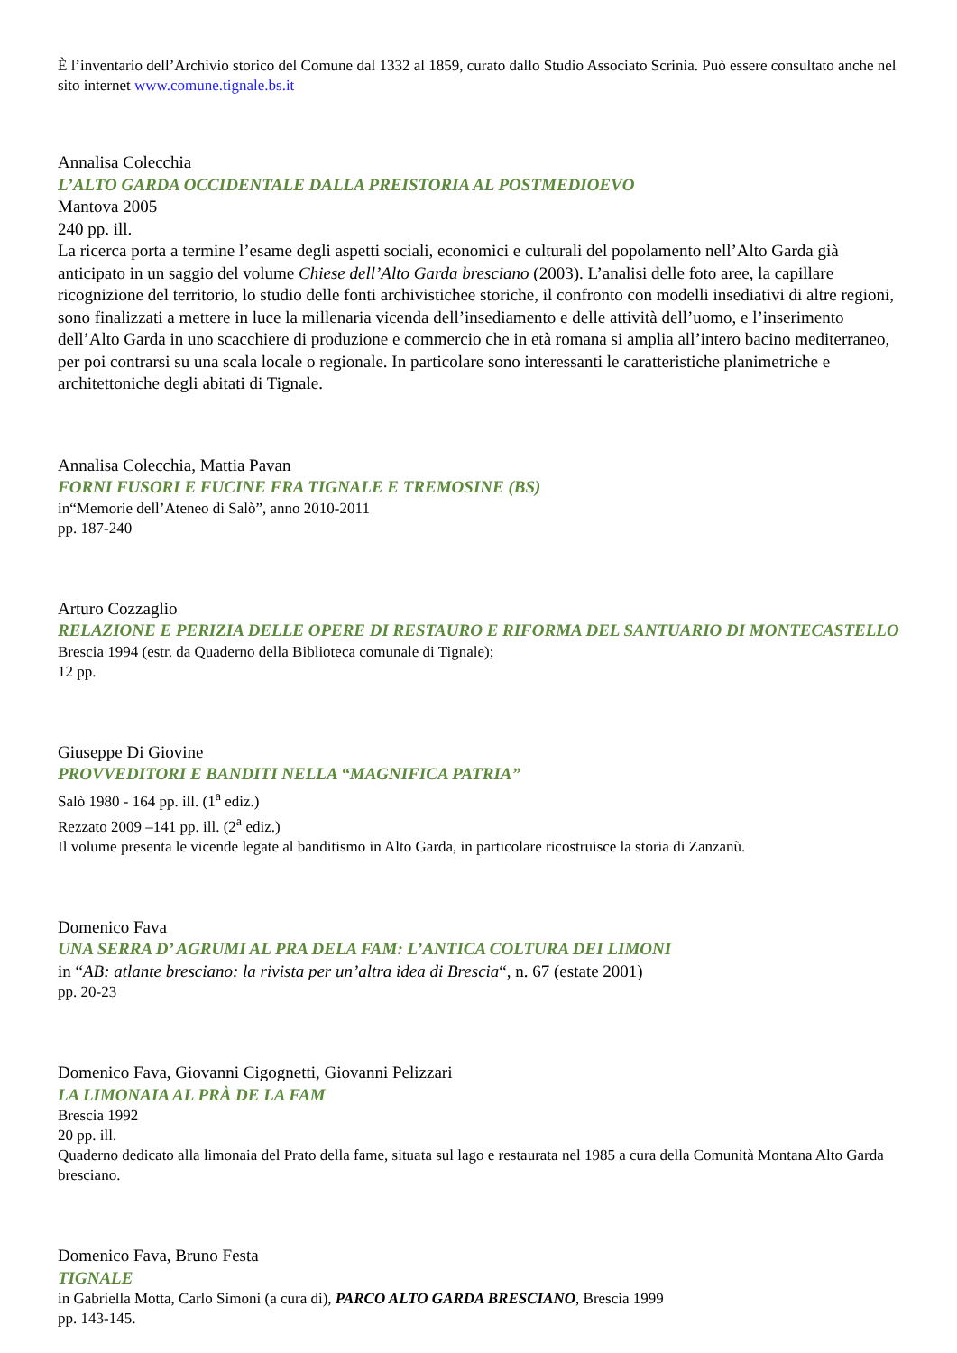È l’inventario dell’Archivio storico del Comune dal 1332 al 1859, curato dallo Studio Associato Scrinia. Può essere consultato anche nel sito internet www.comune.tignale.bs.it
Annalisa Colecchia
L’ALTO GARDA OCCIDENTALE DALLA PREISTORIA AL POSTMEDIOEVO
Mantova 2005
240 pp. ill.
La ricerca porta a termine l’esame degli aspetti sociali, economici e culturali del popolamento nell’Alto Garda già anticipato in un saggio del volume Chiese dell’Alto Garda bresciano (2003). L’analisi delle foto aree, la capillare ricognizione del territorio, lo studio delle fonti archivistichee storiche, il confronto con modelli insediativi di altre regioni, sono finalizzati a mettere in luce la millenaria vicenda dell’insediamento e delle attività dell’uomo, e l’inserimento dell’Alto Garda in uno scacchiere di produzione e commercio che in età romana si amplia all’intero bacino mediterraneo, per poi contrarsi su una scala locale o regionale. In particolare sono interessanti le caratteristiche planimetriche e architettoniche degli abitati di Tignale.
Annalisa Colecchia, Mattia Pavan
FORNI FUSORI E FUCINE FRA TIGNALE E TREMOSINE (BS)
in“Memorie dell’Ateneo di Salò”, anno 2010-2011
pp. 187-240
Arturo Cozzaglio
RELAZIONE E PERIZIA DELLE OPERE DI RESTAURO E RIFORMA DEL SANTUARIO DI MONTECASTELLO
Brescia 1994 (estr. da Quaderno della Biblioteca comunale di Tignale);
12 pp.
Giuseppe Di Giovine
PROVVEDITORI E BANDITI NELLA “MAGNIFICA PATRIA”
Salò 1980 - 164 pp. ill. (1<sup>a</sup> ediz.)
Rezzato 2009 –141 pp. ill. (2<sup>a</sup> ediz.)
Il volume presenta le vicende legate al banditismo in Alto Garda, in particolare ricostruisce la storia di Zanzanù.
Domenico Fava
UNA SERRA D’ AGRUMI AL PRA DELA FAM: L’ANTICA COLTURA DEI LIMONI
in “AB: atlante bresciano: la rivista per un’altra idea di Brescia“, n. 67 (estate 2001)
pp. 20-23
Domenico Fava, Giovanni Cigognetti, Giovanni Pelizzari
LA LIMONAIA AL PRÀ DE LA FAM
Brescia 1992
20 pp. ill.
Quaderno dedicato alla limonaia del Prato della fame, situata sul lago e restaurata nel 1985 a cura della Comunità Montana Alto Garda bresciano.
Domenico Fava, Bruno Festa
TIGNALE
in Gabriella Motta, Carlo Simoni (a cura di), PARCO ALTO GARDA BRESCIANO, Brescia 1999
pp. 143-145.